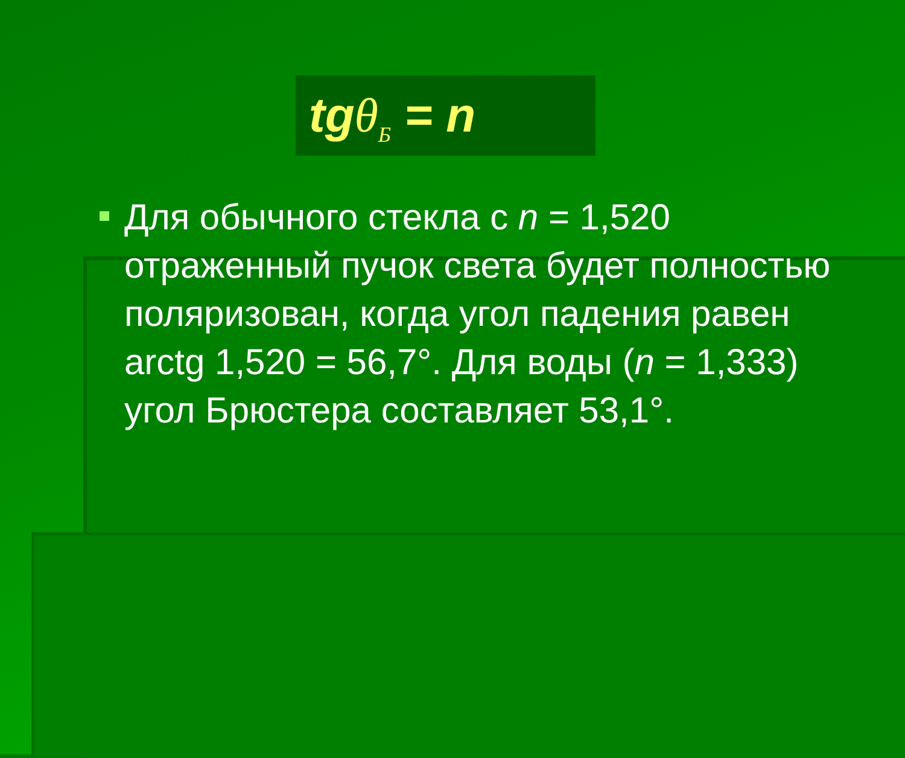tgθ<sub>Б</sub> = n
Для обычного стекла с n = 1,520 отраженный пучок света будет полностью поляризован, когда угол падения равен arctg 1,520 = 56,7°. Для воды (n = 1,333) угол Брюстера составляет 53,1°.